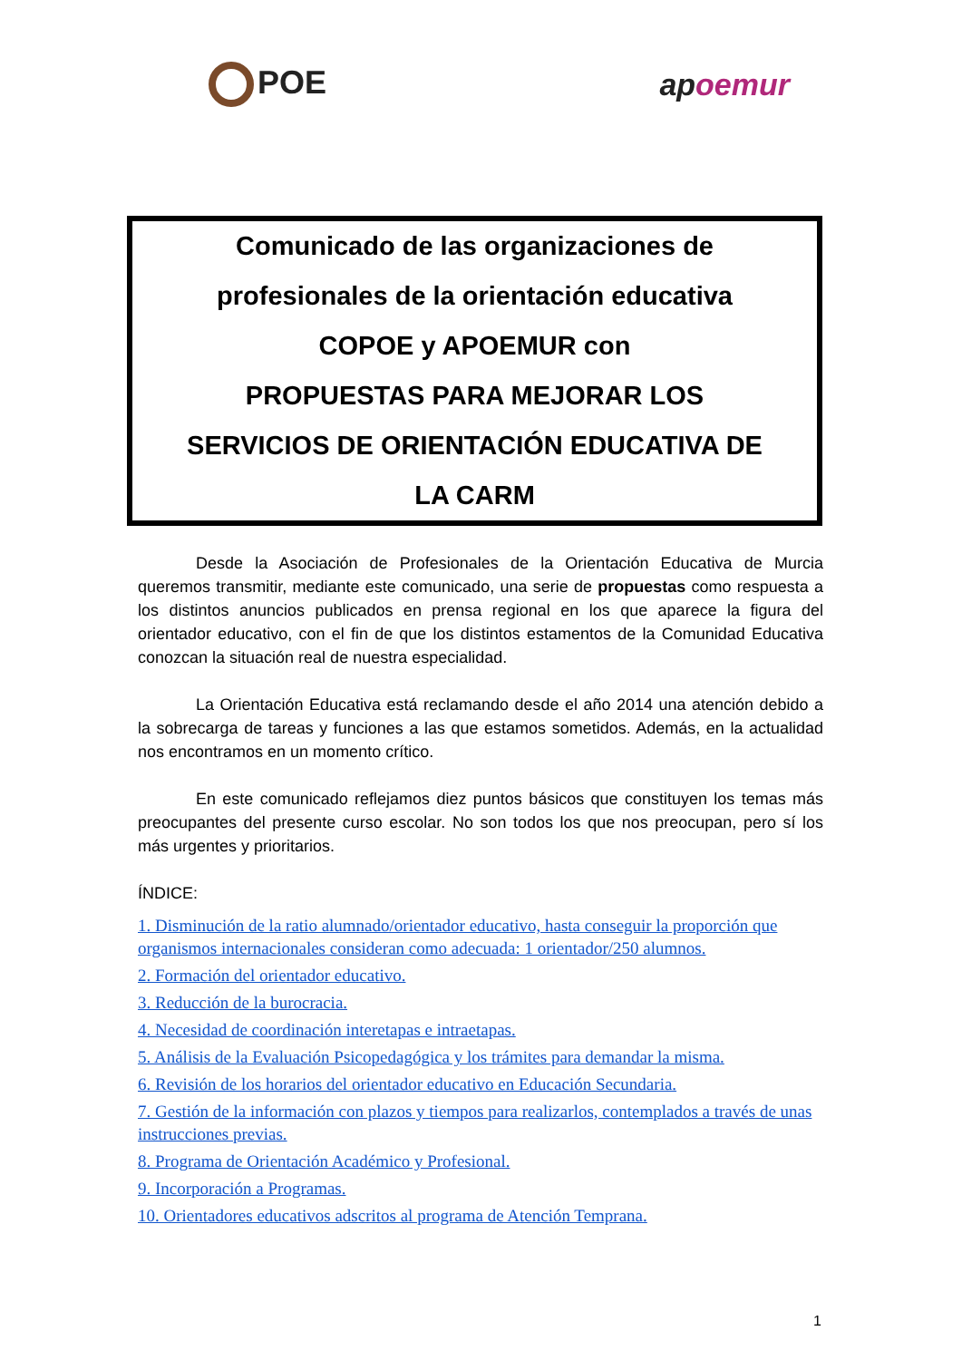POE apoemur
Comunicado de las organizaciones de
profesionales de la orientación educativa
COPOE y APOEMUR con
PROPUESTAS PARA MEJORAR LOS
SERVICIOS DE ORIENTACIÓN EDUCATIVA DE
LA CARM
Desde la Asociación de Profesionales de la Orientación Educativa de Murcia queremos transmitir, mediante este comunicado, una serie de propuestas como respuesta a los distintos anuncios publicados en prensa regional en los que aparece la figura del orientador educativo, con el fin de que los distintos estamentos de la Comunidad Educativa conozcan la situación real de nuestra especialidad.
La Orientación Educativa está reclamando desde el año 2014 una atención debido a la sobrecarga de tareas y funciones a las que estamos sometidos. Además, en la actualidad nos encontramos en un momento crítico.
En este comunicado reflejamos diez puntos básicos que constituyen los temas más preocupantes del presente curso escolar. No son todos los que nos preocupan, pero sí los más urgentes y prioritarios.
ÍNDICE:
1. Disminución de la ratio alumnado/orientador educativo, hasta conseguir la proporción que organismos internacionales consideran como adecuada: 1 orientador/250 alumnos.
2. Formación del orientador educativo.
3. Reducción de la burocracia.
4. Necesidad de coordinación interetapas e intraetapas.
5. Análisis de la Evaluación Psicopedagógica y los trámites para demandar la misma.
6. Revisión de los horarios del orientador educativo en Educación Secundaria.
7. Gestión de la información con plazos y tiempos para realizarlos, contemplados a través de unas instrucciones previas.
8. Programa de Orientación Académico y Profesional.
9. Incorporación a Programas.
10. Orientadores educativos adscritos al programa de Atención Temprana.
1